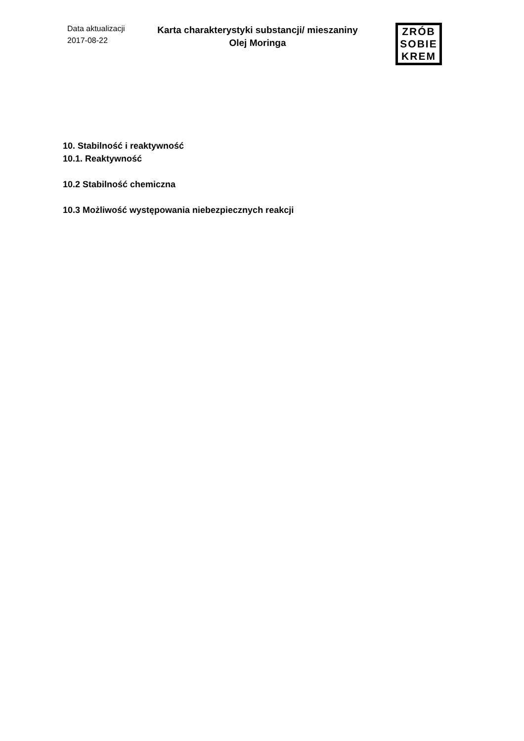Data aktualizacji
2017-08-22
Karta charakterystyki substancji/ mieszaniny
Olej Moringa
ZRÓB
SOBIE
KREM
10. Stabilność i reaktywność
10.1. Reaktywność
10.2 Stabilność chemiczna
10.3 Możliwość występowania niebezpiecznych reakcji